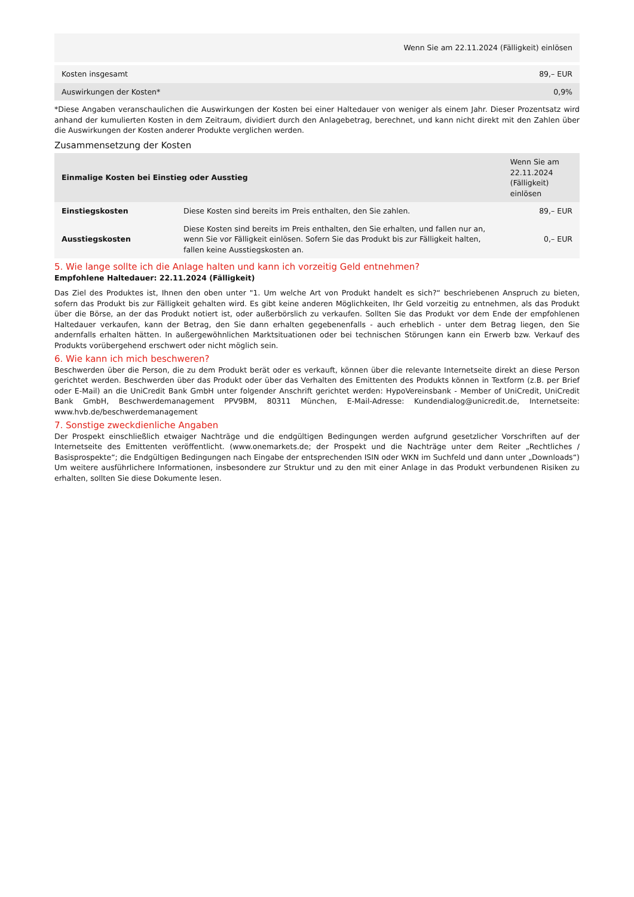| Wenn Sie am 22.11.2024 (Fälligkeit) einlösen | |
| --- | --- |
| Kosten insgesamt | 89,– EUR |
| Auswirkungen der Kosten* | 0,9% |
*Diese Angaben veranschaulichen die Auswirkungen der Kosten bei einer Haltedauer von weniger als einem Jahr. Dieser Prozentsatz wird anhand der kumulierten Kosten in dem Zeitraum, dividiert durch den Anlagebetrag, berechnet, und kann nicht direkt mit den Zahlen über die Auswirkungen der Kosten anderer Produkte verglichen werden.
Zusammensetzung der Kosten
| Einmalige Kosten bei Einstieg oder Ausstieg | | Wenn Sie am 22.11.2024 (Fälligkeit) einlösen |
| --- | --- | --- |
| Einstiegskosten | Diese Kosten sind bereits im Preis enthalten, den Sie zahlen. | 89,– EUR |
| Ausstiegskosten | Diese Kosten sind bereits im Preis enthalten, den Sie erhalten, und fallen nur an, wenn Sie vor Fälligkeit einlösen. Sofern Sie das Produkt bis zur Fälligkeit halten, fallen keine Ausstiegskosten an. | 0,– EUR |
5. Wie lange sollte ich die Anlage halten und kann ich vorzeitig Geld entnehmen?
Empfohlene Haltedauer: 22.11.2024 (Fälligkeit)
Das Ziel des Produktes ist, Ihnen den oben unter "1. Um welche Art von Produkt handelt es sich?“ beschriebenen Anspruch zu bieten, sofern das Produkt bis zur Fälligkeit gehalten wird. Es gibt keine anderen Möglichkeiten, Ihr Geld vorzeitig zu entnehmen, als das Produkt über die Börse, an der das Produkt notiert ist, oder außerbörslich zu verkaufen. Sollten Sie das Produkt vor dem Ende der empfohlenen Haltedauer verkaufen, kann der Betrag, den Sie dann erhalten gegebenenfalls - auch erheblich - unter dem Betrag liegen, den Sie andernfalls erhalten hätten. In außergewöhnlichen Marktsituationen oder bei technischen Störungen kann ein Erwerb bzw. Verkauf des Produkts vorübergehend erschwert oder nicht möglich sein.
6. Wie kann ich mich beschweren?
Beschwerden über die Person, die zu dem Produkt berät oder es verkauft, können über die relevante Internetseite direkt an diese Person gerichtet werden. Beschwerden über das Produkt oder über das Verhalten des Emittenten des Produkts können in Textform (z.B. per Brief oder E-Mail) an die UniCredit Bank GmbH unter folgender Anschrift gerichtet werden: HypoVereinsbank - Member of UniCredit, UniCredit Bank GmbH, Beschwerdemanagement PPV9BM, 80311 München, E-Mail-Adresse: Kundendialog@unicredit.de, Internetseite: www.hvb.de/beschwerdemanagement
7. Sonstige zweckdienliche Angaben
Der Prospekt einschließlich etwaiger Nachträge und die endgültigen Bedingungen werden aufgrund gesetzlicher Vorschriften auf der Internetseite des Emittenten veröffentlicht. (www.onemarkets.de; der Prospekt und die Nachträge unter dem Reiter „Rechtliches / Basisprospekte“; die Endgültigen Bedingungen nach Eingabe der entsprechenden ISIN oder WKN im Suchfeld und dann unter „Downloads“) Um weitere ausführlichere Informationen, insbesondere zur Struktur und zu den mit einer Anlage in das Produkt verbundenen Risiken zu erhalten, sollten Sie diese Dokumente lesen.